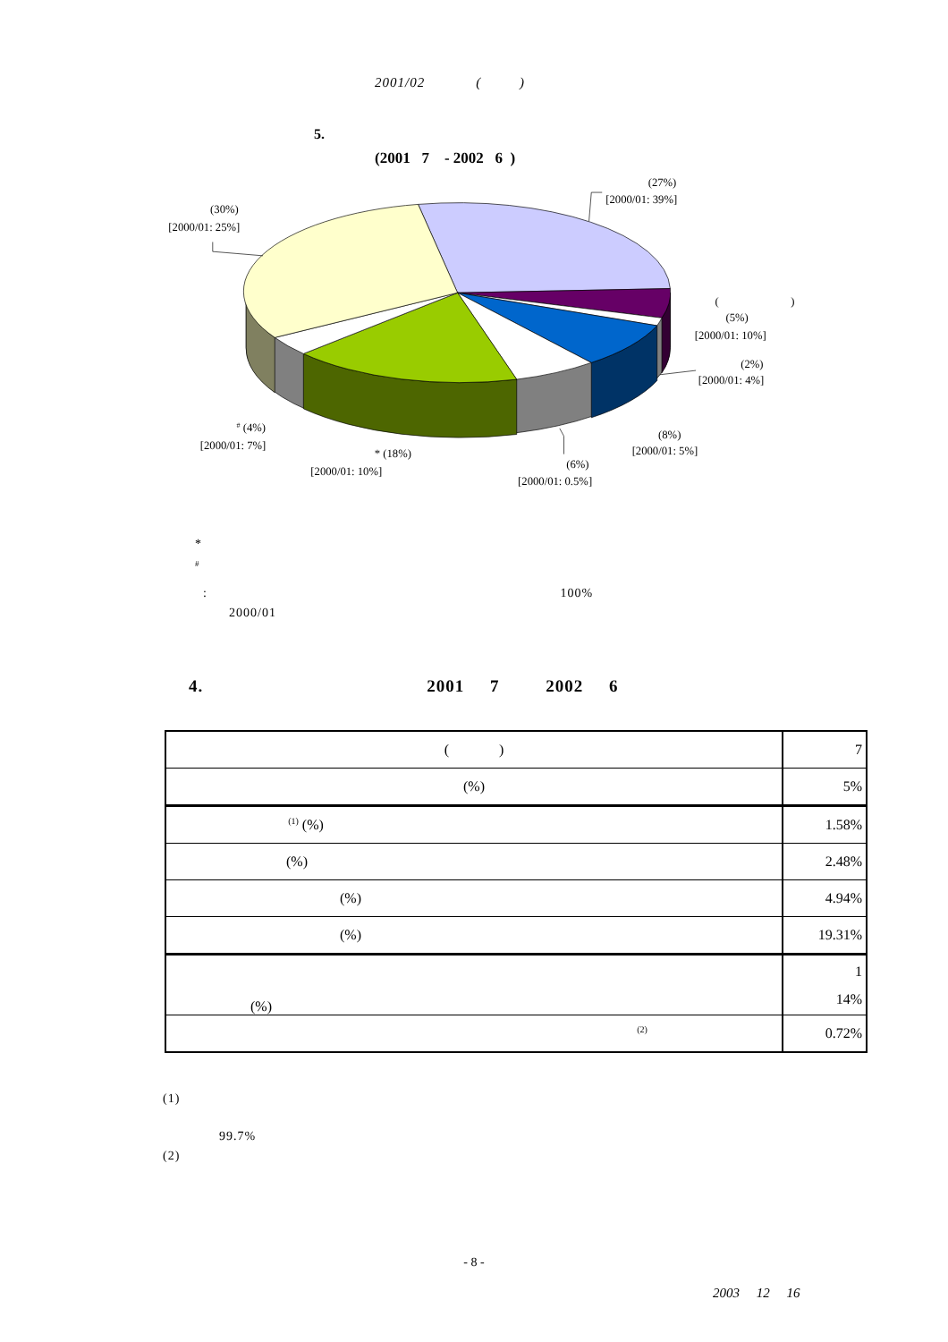2001/02 ( )
5.
(2001 7 - 2002 6 )
(27%)
[2000/01: 39%]
(30%)
[2000/01: 25%]
(
)
(5%)
[2000/01: 10%]
(2%)
[2000/01: 4%]
# (4%)
[2000/01: 7%]
(8%)
[2000/01: 5%]
* (18%)
[2000/01: 10%]
(6%)
[2000/01: 0.5%]
*
<sup>#</sup>
: 100%
2000/01
4. 2001 7 2002 6
| ( ) | 7 |
| (%) | 5% |
| <sup>(1)</sup> (%) | 1.58% |
| (%) | 2.48% |
| (%) | 4.94% |
| (%) | 19.31% |
| (%) | 1 14% |
| <sup>(2)</sup> | 0.72% |
(1)
99.7%
(2)
- 8 -
2003 12 16